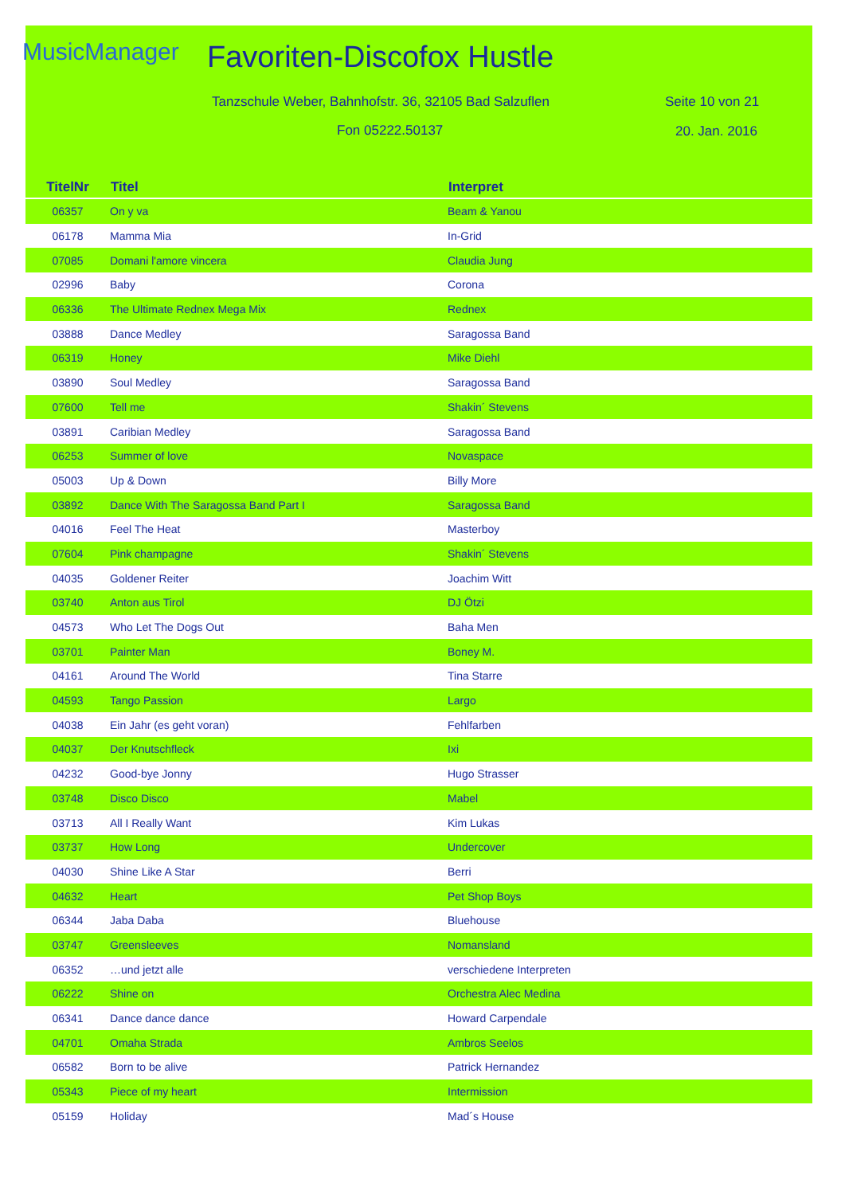MusicManager Favoriten-Discofox Hustle
Tanzschule Weber, Bahnhofstr. 36, 32105 Bad Salzuflen
Seite 10 von 21
Fon 05222.50137 20. Jan. 2016
| TitelNr | Titel | Interpret |
| --- | --- | --- |
| 06357 | On y va | Beam & Yanou |
| 06178 | Mamma Mia | In-Grid |
| 07085 | Domani l'amore vincera | Claudia Jung |
| 02996 | Baby | Corona |
| 06336 | The Ultimate Rednex Mega Mix | Rednex |
| 03888 | Dance Medley | Saragossa Band |
| 06319 | Honey | Mike Diehl |
| 03890 | Soul Medley | Saragossa Band |
| 07600 | Tell me | Shakin´ Stevens |
| 03891 | Caribian Medley | Saragossa Band |
| 06253 | Summer of love | Novaspace |
| 05003 | Up & Down | Billy More |
| 03892 | Dance With The Saragossa Band Part I | Saragossa Band |
| 04016 | Feel The Heat | Masterboy |
| 07604 | Pink champagne | Shakin´ Stevens |
| 04035 | Goldener Reiter | Joachim Witt |
| 03740 | Anton aus Tirol | DJ Ötzi |
| 04573 | Who Let The Dogs Out | Baha Men |
| 03701 | Painter Man | Boney M. |
| 04161 | Around The World | Tina Starre |
| 04593 | Tango Passion | Largo |
| 04038 | Ein Jahr (es geht voran) | Fehlfarben |
| 04037 | Der Knutschfleck | Ixi |
| 04232 | Good-bye Jonny | Hugo Strasser |
| 03748 | Disco Disco | Mabel |
| 03713 | All I Really Want | Kim Lukas |
| 03737 | How Long | Undercover |
| 04030 | Shine Like A Star | Berri |
| 04632 | Heart | Pet Shop Boys |
| 06344 | Jaba Daba | Bluehouse |
| 03747 | Greensleeves | Nomansland |
| 06352 | …und jetzt alle | verschiedene Interpreten |
| 06222 | Shine on | Orchestra Alec Medina |
| 06341 | Dance dance dance | Howard Carpendale |
| 04701 | Omaha Strada | Ambros Seelos |
| 06582 | Born to be alive | Patrick Hernandez |
| 05343 | Piece of my heart | Intermission |
| 05159 | Holiday | Mad´s House |